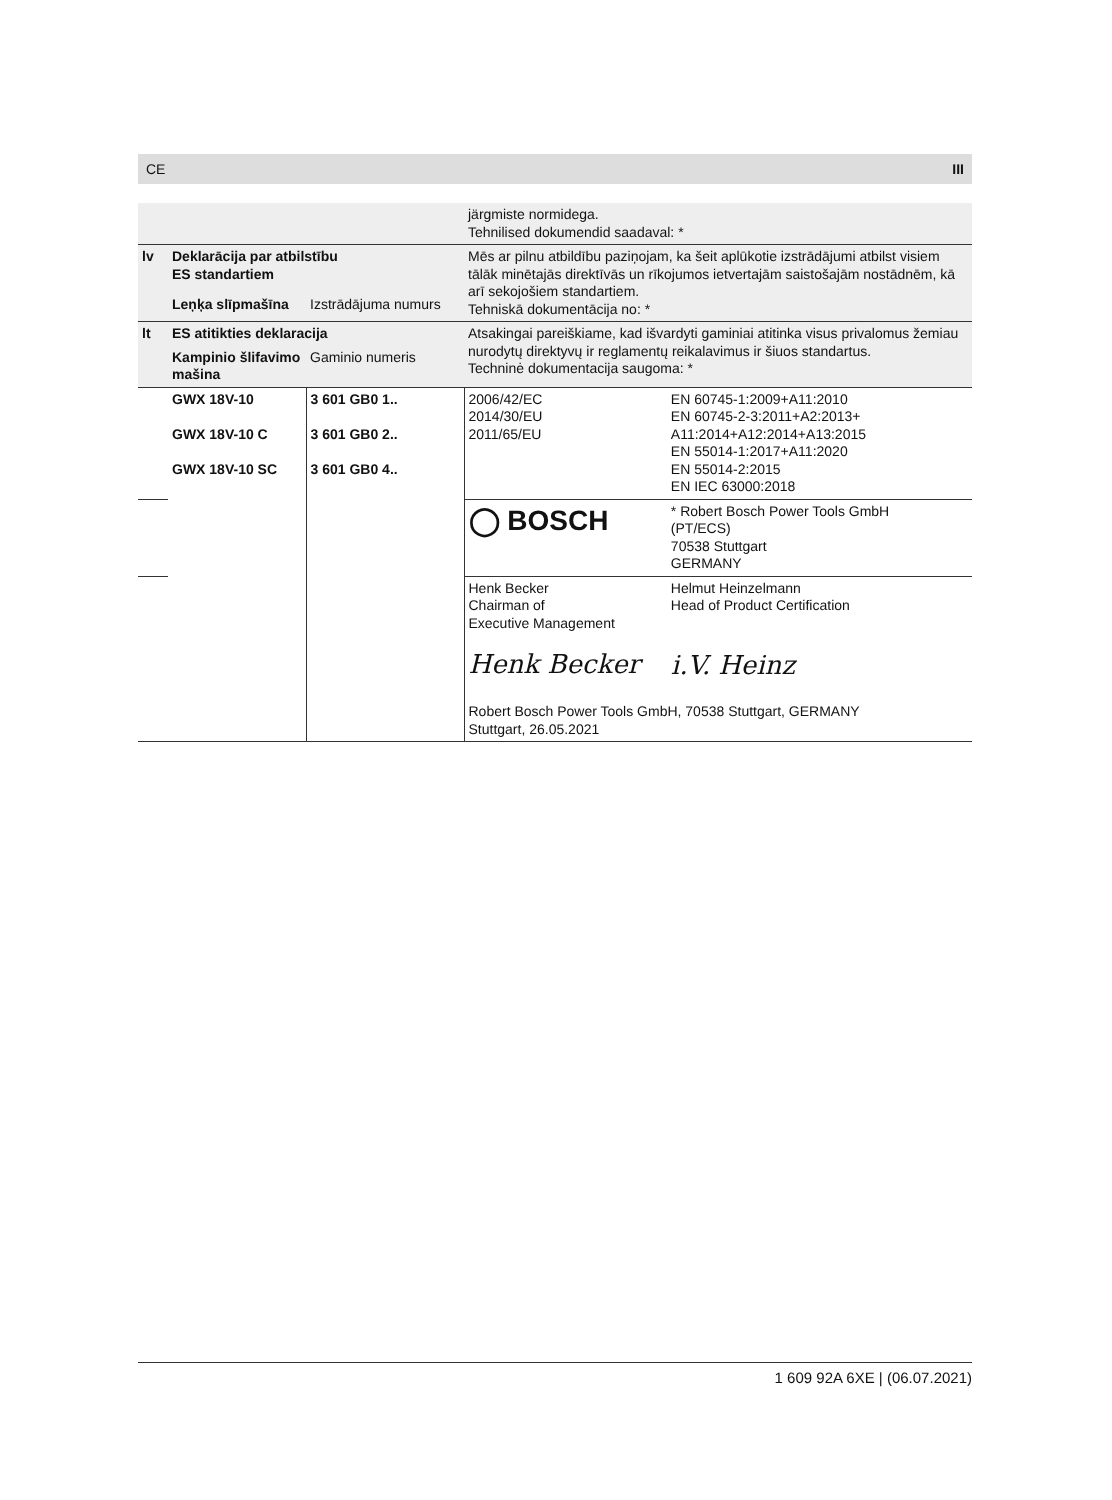CE III
| | | | järgmiste normidega. Tehnilised dokumendid saadaval: * | |
| lv | Deklarācija par atbilstību ES standartiem | | Mēs ar pilnu atbildību paziņojam, ka šeit aplūkotie izstrādājumi atbilst visiem tālāk minētajās direktīvās un rīkojumos ietvertajām saistošajām nostādnēm, kā arī sekojošiem standartiem. Tehniskā dokumentācija no: * | |
| | Leņķa slīpmašīna | Izstrādājuma numurs | | |
| lt | ES atitikties deklaracija | | Atsakingai pareiškiame, kad išvardyti gaminiai atitinka visus privalomus žemiau nurodytų direktyvų ir reglamentų reikalavimus ir šiuos standartus. Techninė dokumentacija saugoma: * | |
| | Kampinio šlifavimo mašina | Gaminio numeris | | |
| | GWX 18V-10 GWX 18V-10 C GWX 18V-10 SC | 3 601 GB0 1.. 3 601 GB0 2.. 3 601 GB0 4.. | 2006/42/EC 2014/30/EU 2011/65/EU | EN 60745-1:2009+A11:2010 EN 60745-2-3:2011+A2:2013+ A11:2014+A12:2014+A13:2015 EN 55014-1:2017+A11:2020 EN 55014-2:2015 EN IEC 63000:2018 |
| | | | ◯ BOSCH | * Robert Bosch Power Tools GmbH (PT/ECS) 70538 Stuttgart GERMANY |
| | | | Henk Becker Chairman of Executive Management Henk Becker | Helmut Heinzelmann Head of Product Certification i.V. Heinz |
| | | | Robert Bosch Power Tools GmbH, 70538 Stuttgart, GERMANY Stuttgart, 26.05.2021 | |
1 609 92A 6XE | (06.07.2021)